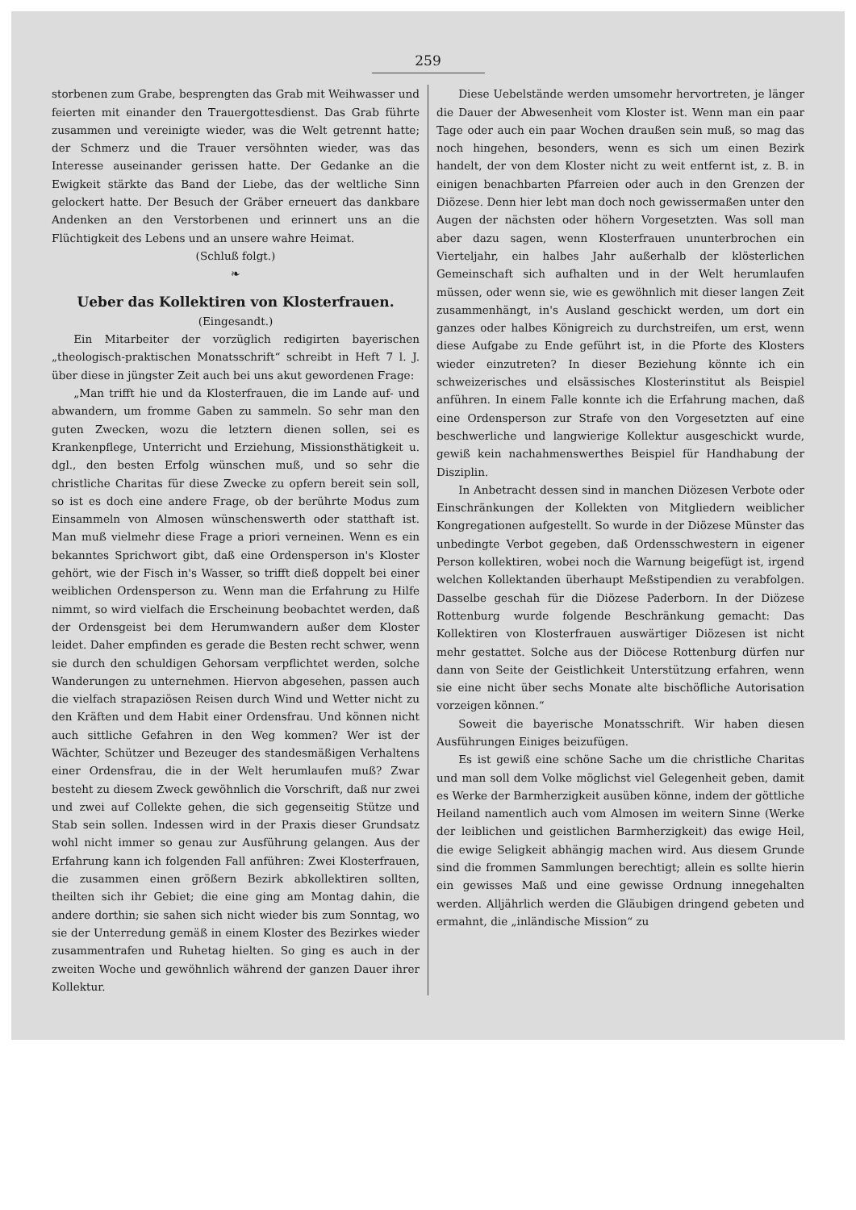259
storbenen zum Grabe, besprengten das Grab mit Weihwasser und feierten mit einander den Trauergottesdienst. Das Grab führte zusammen und vereinigte wieder, was die Welt getrennt hatte; der Schmerz und die Trauer versöhnten wieder, was das Interesse auseinander gerissen hatte. Der Gedanke an die Ewigkeit stärkte das Band der Liebe, das der weltliche Sinn gelockert hatte. Der Besuch der Gräber erneuert das dankbare Andenken an den Verstorbenen und erinnert uns an die Flüchtigkeit des Lebens und an unsere wahre Heimat.
(Schluß folgt.)
❧
Ueber das Kollektiren von Klosterfrauen.
(Eingesandt.)
Ein Mitarbeiter der vorzüglich redigirten bayerischen „theologisch-praktischen Monatsschrift“ schreibt in Heft 7 l. J. über diese in jüngster Zeit auch bei uns akut gewordenen Frage:
„Man trifft hie und da Klosterfrauen, die im Lande auf- und abwandern, um fromme Gaben zu sammeln. So sehr man den guten Zwecken, wozu die letztern dienen sollen, sei es Krankenpflege, Unterricht und Erziehung, Missionsthätigkeit u. dgl., den besten Erfolg wünschen muß, und so sehr die christliche Charitas für diese Zwecke zu opfern bereit sein soll, so ist es doch eine andere Frage, ob der berührte Modus zum Einsammeln von Almosen wünschenswerth oder statthaft ist. Man muß vielmehr diese Frage a priori verneinen. Wenn es ein bekanntes Sprichwort gibt, daß eine Ordensperson in's Kloster gehört, wie der Fisch in's Wasser, so trifft dieß doppelt bei einer weiblichen Ordensperson zu. Wenn man die Erfahrung zu Hilfe nimmt, so wird vielfach die Erscheinung beobachtet werden, daß der Ordensgeist bei dem Herumwandern außer dem Kloster leidet. Daher empfinden es gerade die Besten recht schwer, wenn sie durch den schuldigen Gehorsam verpflichtet werden, solche Wanderungen zu unternehmen. Hiervon abgesehen, passen auch die vielfach strapaziösen Reisen durch Wind und Wetter nicht zu den Kräften und dem Habit einer Ordensfrau. Und können nicht auch sittliche Gefahren in den Weg kommen? Wer ist der Wächter, Schützer und Bezeuger des standesmäßigen Verhaltens einer Ordensfrau, die in der Welt herumlaufen muß? Zwar besteht zu diesem Zweck gewöhnlich die Vorschrift, daß nur zwei und zwei auf Collekte gehen, die sich gegenseitig Stütze und Stab sein sollen. Indessen wird in der Praxis dieser Grundsatz wohl nicht immer so genau zur Ausführung gelangen. Aus der Erfahrung kann ich folgenden Fall anführen: Zwei Klosterfrauen, die zusammen einen größern Bezirk abkollektiren sollten, theilten sich ihr Gebiet; die eine ging am Montag dahin, die andere dorthin; sie sahen sich nicht wieder bis zum Sonntag, wo sie der Unterredung gemäß in einem Kloster des Bezirkes wieder zusammentrafen und Ruhetag hielten. So ging es auch in der zweiten Woche und gewöhnlich während der ganzen Dauer ihrer Kollektur.
Diese Uebelstände werden umsomehr hervortreten, je länger die Dauer der Abwesenheit vom Kloster ist. Wenn man ein paar Tage oder auch ein paar Wochen draußen sein muß, so mag das noch hingehen, besonders, wenn es sich um einen Bezirk handelt, der von dem Kloster nicht zu weit entfernt ist, z. B. in einigen benachbarten Pfarreien oder auch in den Grenzen der Diözese. Denn hier lebt man doch noch gewissermaßen unter den Augen der nächsten oder höhern Vorgesetzten. Was soll man aber dazu sagen, wenn Klosterfrauen ununterbrochen ein Vierteljahr, ein halbes Jahr außerhalb der klösterlichen Gemeinschaft sich aufhalten und in der Welt herumlaufen müssen, oder wenn sie, wie es gewöhnlich mit dieser langen Zeit zusammenhängt, in's Ausland geschickt werden, um dort ein ganzes oder halbes Königreich zu durchstreifen, um erst, wenn diese Aufgabe zu Ende geführt ist, in die Pforte des Klosters wieder einzutreten? In dieser Beziehung könnte ich ein schweizerisches und elsässisches Klosterinstitut als Beispiel anführen. In einem Falle konnte ich die Erfahrung machen, daß eine Ordensperson zur Strafe von den Vorgesetzten auf eine beschwerliche und langwierige Kollektur ausgeschickt wurde, gewiß kein nachahmenswerthes Beispiel für Handhabung der Disziplin.
In Anbetracht dessen sind in manchen Diözesen Verbote oder Einschränkungen der Kollekten von Mitgliedern weiblicher Kongregationen aufgestellt. So wurde in der Diözese Münster das unbedingte Verbot gegeben, daß Ordensschwestern in eigener Person kollektiren, wobei noch die Warnung beigefügt ist, irgend welchen Kollektanden überhaupt Meßstipendien zu verabfolgen. Dasselbe geschah für die Diözese Paderborn. In der Diözese Rottenburg wurde folgende Beschränkung gemacht: Das Kollektiren von Klosterfrauen auswärtiger Diözesen ist nicht mehr gestattet. Solche aus der Diöcese Rottenburg dürfen nur dann von Seite der Geistlichkeit Unterstützung erfahren, wenn sie eine nicht über sechs Monate alte bischöfliche Autorisation vorzeigen können.“
Soweit die bayerische Monatsschrift. Wir haben diesen Ausführungen Einiges beizufügen.
Es ist gewiß eine schöne Sache um die christliche Charitas und man soll dem Volke möglichst viel Gelegenheit geben, damit es Werke der Barmherzigkeit ausüben könne, indem der göttliche Heiland namentlich auch vom Almosen im weitern Sinne (Werke der leiblichen und geistlichen Barmherzigkeit) das ewige Heil, die ewige Seligkeit abhängig machen wird. Aus diesem Grunde sind die frommen Sammlungen berechtigt; allein es sollte hierin ein gewisses Maß und eine gewisse Ordnung innegehalten werden. Alljährlich werden die Gläubigen dringend gebeten und ermahnt, die „inländische Mission“ zu